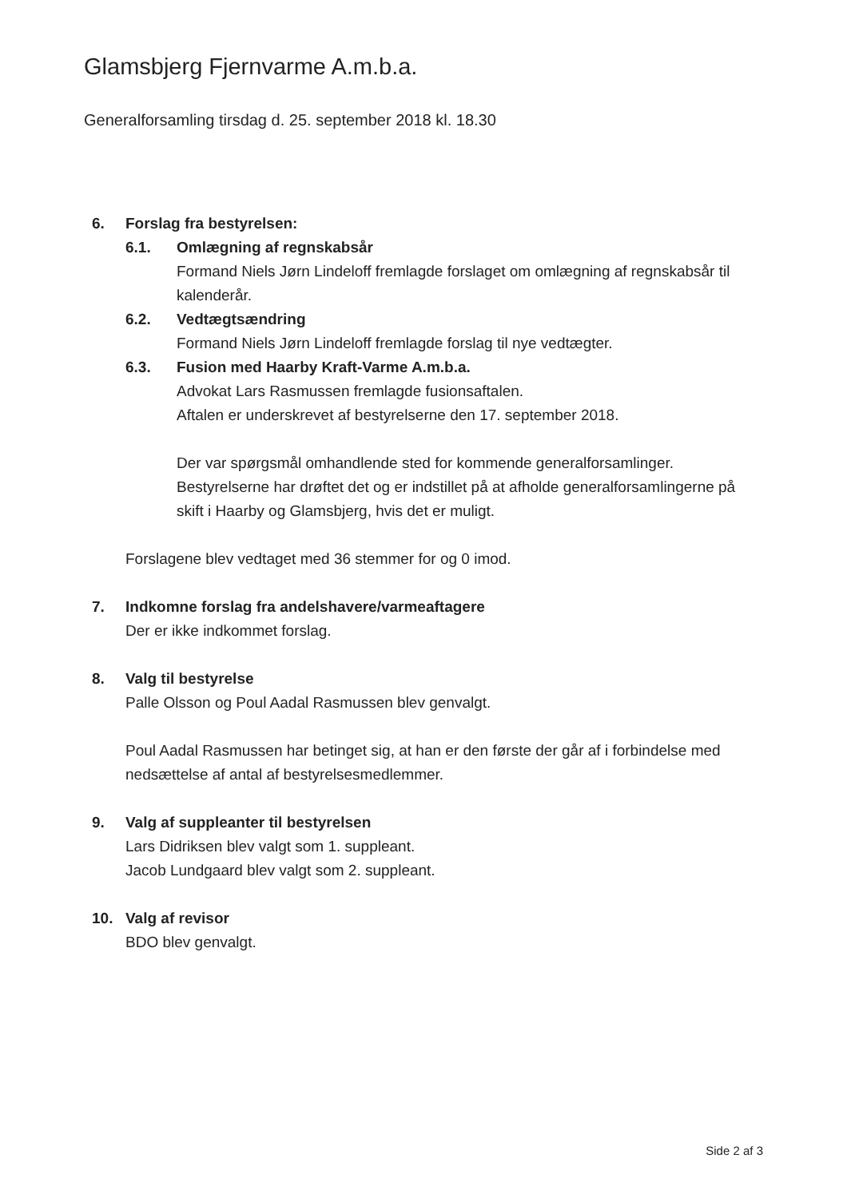Glamsbjerg Fjernvarme A.m.b.a.
Generalforsamling tirsdag d. 25. september 2018 kl. 18.30
6. Forslag fra bestyrelsen:
6.1. Omlægning af regnskabsår
Formand Niels Jørn Lindeloff fremlagde forslaget om omlægning af regnskabsår til kalenderår.
6.2. Vedtægtsændring
Formand Niels Jørn Lindeloff fremlagde forslag til nye vedtægter.
6.3. Fusion med Haarby Kraft-Varme A.m.b.a.
Advokat Lars Rasmussen fremlagde fusionsaftalen.
Aftalen er underskrevet af bestyrelserne den 17. september 2018.
Der var spørgsmål omhandlende sted for kommende generalforsamlinger.
Bestyrelserne har drøftet det og er indstillet på at afholde generalforsamlingerne på skift i Haarby og Glamsbjerg, hvis det er muligt.
Forslagene blev vedtaget med 36 stemmer for og 0 imod.
7. Indkomne forslag fra andelshavere/varmeaftagere
Der er ikke indkommet forslag.
8. Valg til bestyrelse
Palle Olsson og Poul Aadal Rasmussen blev genvalgt.
Poul Aadal Rasmussen har betinget sig, at han er den første der går af i forbindelse med nedsættelse af antal af bestyrelsesmedlemmer.
9. Valg af suppleanter til bestyrelsen
Lars Didriksen blev valgt som 1. suppleant.
Jacob Lundgaard blev valgt som 2. suppleant.
10. Valg af revisor
BDO blev genvalgt.
Side 2 af 3